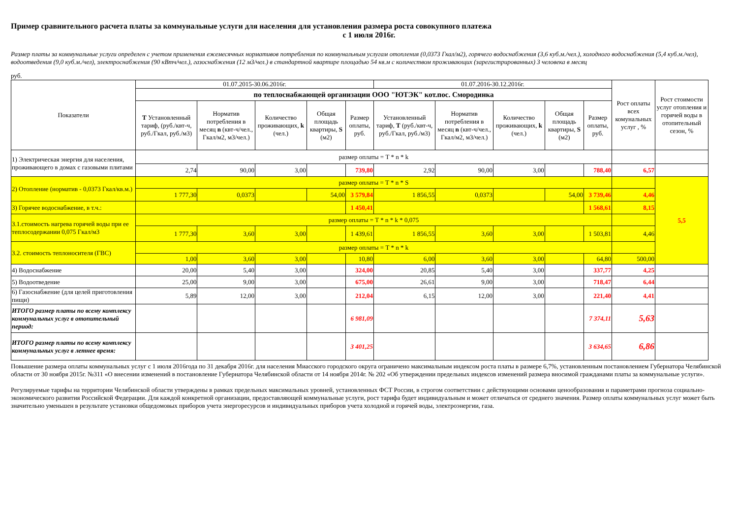Пример сравнительного расчета платы за коммунальные услуги для населения для установления размера роста совокупного платежа
с 1 июля 2016г.
Размер платы за коммунальные услуги определен с учетом применения ежемесячных нормативов потребления по коммунальным услугам отопления (0,0373 Гкал/м2), горячего водоснабжения (3,6 куб.м./чел.), холодного водоснабжения (5,4 куб.м./чел), водоотведения (9,0 куб.м./чел), электроснабжения (90 кВтч/чел.), газоснабжения (12 м3/чел.) в стандартной квартире площадью 54 кв.м с количеством проживающих (зарегистрированных) 3 человека в месяц
руб.
| Показатели | 01.07.2015-30.06.2016г. | | | | | 01.07.2016-30.12.2016г. | | | | | Рост оплаты всех комунальных услуг , % | Рост стоимости услуг отопления и горячей воды в отопительный сезон, % |
| --- | --- | --- | --- | --- | --- | --- | --- | --- | --- | --- | --- | --- |
| | по теплоснабжающей организации ООО "ЮТЭК" кот.пос. Смородинка | | | | | | | | | | | |
| | Т Установленный тариф, (руб./квт-ч, руб./Гкал, руб./м3) | Норматив потребления в месяц n (квт-ч/чел., Гкал/м2, м3/чел.) | Количество проживающих, k (чел.) | Общая площадь квартиры, S (м2) | Размер оплаты, руб. | Установленный тариф, Т (руб./квт-ч, руб./Гкал, руб./м3) | Норматив потребления в месяц n (квт-ч/чел., Гкал/м2, м3/чел.) | Количество проживающих, k (чел.) | Общая площадь квартиры, S (м2) | Размер оплаты, руб. | | |
| 1) Электрическая энергия для населения, проживающего в домах с газовыми плитами | размер оплаты = T * n * k | | | | | | | | | | | |
| | 2,74 | 90,00 | 3,00 | | 739,80 | 2,92 | 90,00 | 3,00 | | 788,40 | 6,57 | |
| 2) Отопление (норматив - 0,0373 Гкал/кв.м.) | размер оплаты = T * n * S | | | | | | | | | | | 5,5 |
| | 1 777,30 | 0,0373 | | 54,00 | 3 579,84 | 1 856,55 | 0,0373 | | 54,00 | 3 739,46 | 4,46 | |
| 3) Горячее водоснабжение, в т.ч.: | | | | | 1 450,41 | | | | | 1 568,61 | 8,15 | |
| 3.1.стоимость нагрева горячей воды при ее теплосодержании 0,075 Гкал/м3 | размер оплаты = T * n * k * 0,075 | | | | | | | | | | | |
| | 1 777,30 | 3,60 | 3,00 | | 1 439,61 | 1 856,55 | 3,60 | 3,00 | | 1 503,81 | 4,46 | |
| 3.2. стоимость теплоносителя (ГВС) | размер оплаты = T * n * k | | | | | | | | | | | |
| | 1,00 | 3,60 | 3,00 | | 10,80 | 6,00 | 3,60 | 3,00 | | 64,80 | 500,00 | |
| 4) Водоснабжение | 20,00 | 5,40 | 3,00 | | 324,00 | 20,85 | 5,40 | 3,00 | | 337,77 | 4,25 | |
| 5) Водоотведение | 25,00 | 9,00 | 3,00 | | 675,00 | 26,61 | 9,00 | 3,00 | | 718,47 | 6,44 | |
| 6) Газоснабжение (для целей приготовления пищи) | 5,89 | 12,00 | 3,00 | | 212,04 | 6,15 | 12,00 | 3,00 | | 221,40 | 4,41 | |
| ИТОГО размер платы по всему комплексу коммунальных услуг в отопительный период: | | | | | 6 981,09 | | | | | 7 374,11 | 5,63 | |
| ИТОГО размер платы по всему комплексу коммунальных услуг в летнее время: | | | | | 3 401,25 | | | | | 3 634,65 | 6,86 | |
Повышение размера оплаты коммунальных услуг с 1 июля 2016года по 31 декабря 2016г. для населения Миасского городского округа ограничено максимальным индексом роста платы в размере 6,7%, установленным постановлением Губернатора Челябинской области от 30 ноября 2015г. №311 «О внесении изменений в постановление Губернатора Челябинской области от 14 ноября 2014г. № 202 «Об утверждении предельных индексов изменений размера вносимой гражданами платы за коммунальные услуги».
Регулируемые тарифы на территории Челябинской области утверждены в рамках предельных максимальных уровней, установленных ФСТ России, в строгом соответствии с действующими основами ценообразования и параметрами прогноза социально-экономического развития Российской Федерации. Для каждой конкретной организации, предоставляющей коммунальные услуги, рост тарифа будет индивидуальным и может отличаться от среднего значения. Размер оплаты коммунальных услуг может быть значительно уменьшен в результате установки общедомовых приборов учета энергоресурсов и индивидуальных приборов учета холодной и горячей воды, электроэнергии, газа.